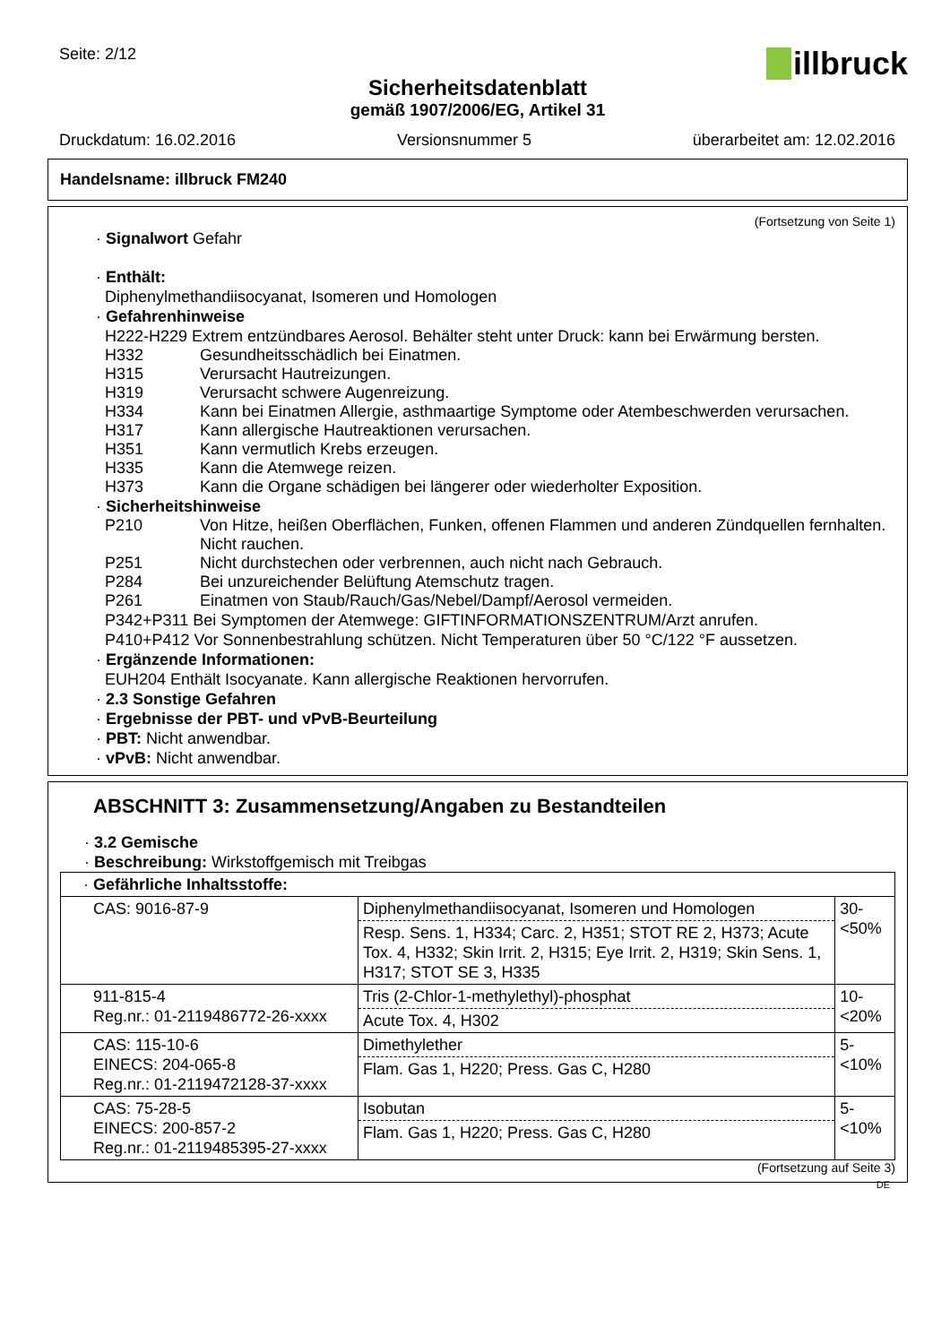Seite: 2/12
illbruck
Sicherheitsdatenblatt
gemäß 1907/2006/EG, Artikel 31
Druckdatum: 16.02.2016 Versionsnummer 5 überarbeitet am: 12.02.2016
Handelsname: illbruck FM240
(Fortsetzung von Seite 1)
· Signalwort Gefahr
· Enthält:
Diphenylmethandiisocyanat, Isomeren und Homologen
· Gefahrenhinweise
H222-H229 Extrem entzündbares Aerosol. Behälter steht unter Druck: kann bei Erwärmung bersten.
H332 Gesundheitsschädlich bei Einatmen.
H315 Verursacht Hautreizungen.
H319 Verursacht schwere Augenreizung.
H334 Kann bei Einatmen Allergie, asthmaartige Symptome oder Atembeschwerden verursachen.
H317 Kann allergische Hautreaktionen verursachen.
H351 Kann vermutlich Krebs erzeugen.
H335 Kann die Atemwege reizen.
H373 Kann die Organe schädigen bei längerer oder wiederholter Exposition.
· Sicherheitshinweise
P210 Von Hitze, heißen Oberflächen, Funken, offenen Flammen und anderen Zündquellen fernhalten. Nicht rauchen.
P251 Nicht durchstechen oder verbrennen, auch nicht nach Gebrauch.
P284 Bei unzureichender Belüftung Atemschutz tragen.
P261 Einatmen von Staub/Rauch/Gas/Nebel/Dampf/Aerosol vermeiden.
P342+P311 Bei Symptomen der Atemwege: GIFTINFORMATIONSZENTRUM/Arzt anrufen.
P410+P412 Vor Sonnenbestrahlung schützen. Nicht Temperaturen über 50 °C/122 °F aussetzen.
· Ergänzende Informationen:
EUH204 Enthält Isocyanate. Kann allergische Reaktionen hervorrufen.
· 2.3 Sonstige Gefahren
· Ergebnisse der PBT- und vPvB-Beurteilung
· PBT: Nicht anwendbar.
· vPvB: Nicht anwendbar.
ABSCHNITT 3: Zusammensetzung/Angaben zu Bestandteilen
· 3.2 Gemische
· Beschreibung: Wirkstoffgemisch mit Treibgas
| · Gefährliche Inhaltsstoffe: | | |
| CAS: 9016-87-9 | Diphenylmethandiisocyanat, Isomeren und Homologen Resp. Sens. 1, H334; Carc. 2, H351; STOT RE 2, H373; Acute Tox. 4, H332; Skin Irrit. 2, H315; Eye Irrit. 2, H319; Skin Sens. 1, H317; STOT SE 3, H335 | 30- <50% |
| 911-815-4 Reg.nr.: 01-2119486772-26-xxxx | Tris (2-Chlor-1-methylethyl)-phosphat Acute Tox. 4, H302 | 10- <20% |
| CAS: 115-10-6 EINECS: 204-065-8 Reg.nr.: 01-2119472128-37-xxxx | Dimethylether Flam. Gas 1, H220; Press. Gas C, H280 | 5- <10% |
| CAS: 75-28-5 EINECS: 200-857-2 Reg.nr.: 01-2119485395-27-xxxx | Isobutan Flam. Gas 1, H220; Press. Gas C, H280 | 5- <10% |
(Fortsetzung auf Seite 3)
DE